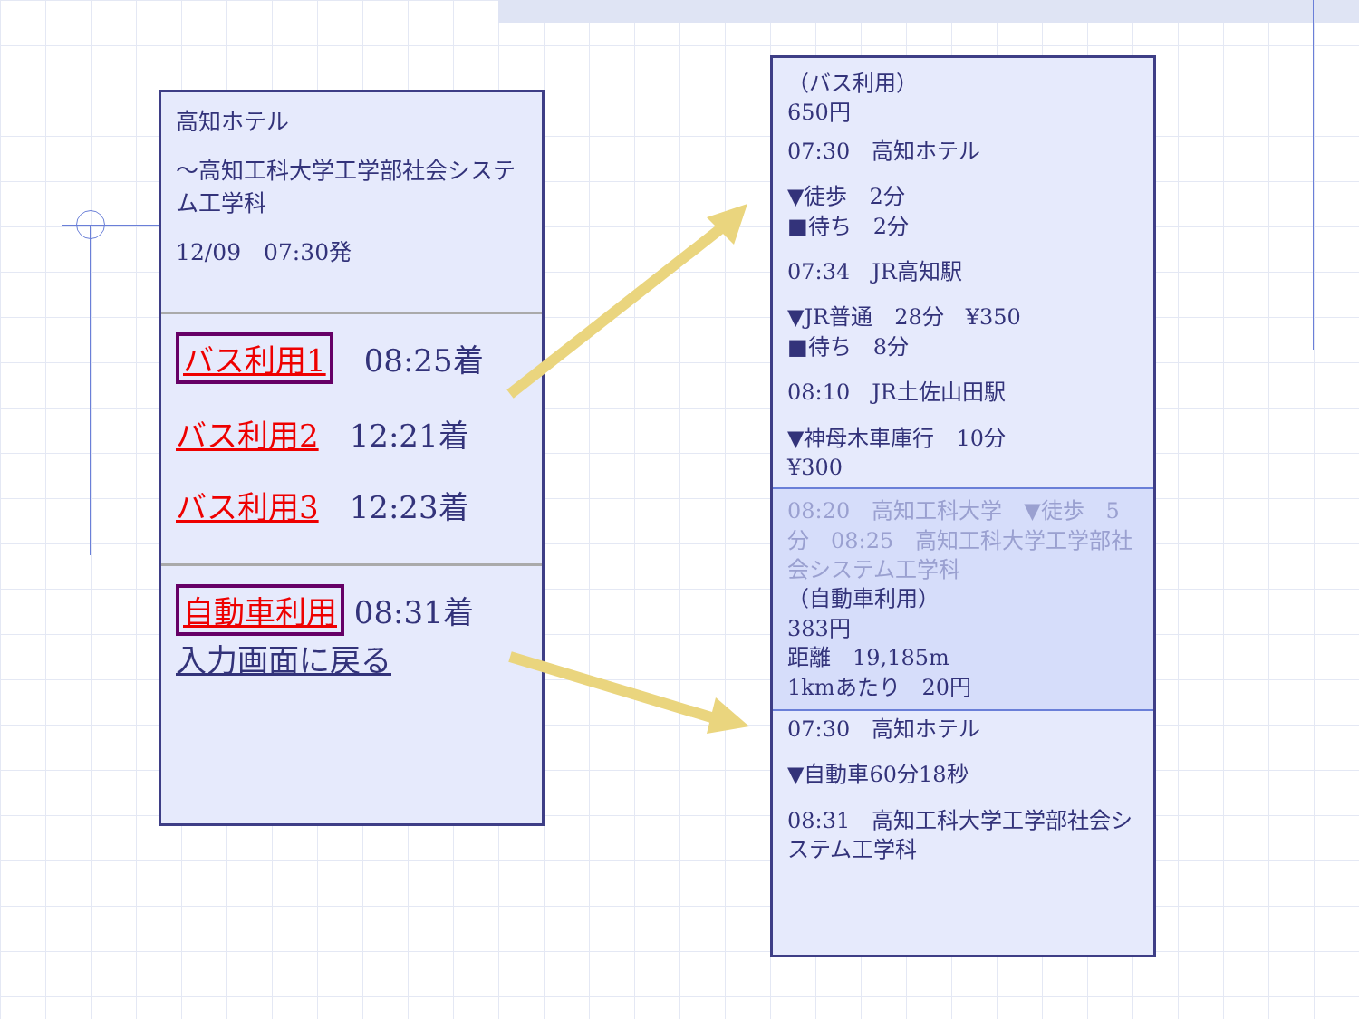高知ホテル
～高知工科大学工学部社会システム工学科
12/09　07:30発
バス利用1　08:25着
バス利用2　12:21着
バス利用3　12:23着
自動車利用 08:31着
入力画面に戻る
（バス利用）
650円
07:30　高知ホテル
▼徒歩　2分
■待ち　2分
07:34　JR高知駅
▼JR普通　28分　¥350
■待ち　8分
08:10　JR土佐山田駅
▼神母木車庫行　10分
¥300
08:20　高知工科大学　▼徒歩　5分　08:25　高知工科大学工学部社会システム工学科
（自動車利用）
383円
距離　19,185m
1kmあたり　20円
07:30　高知ホテル
▼自動車60分18秒
08:31　高知工科大学工学部社会システム工学科